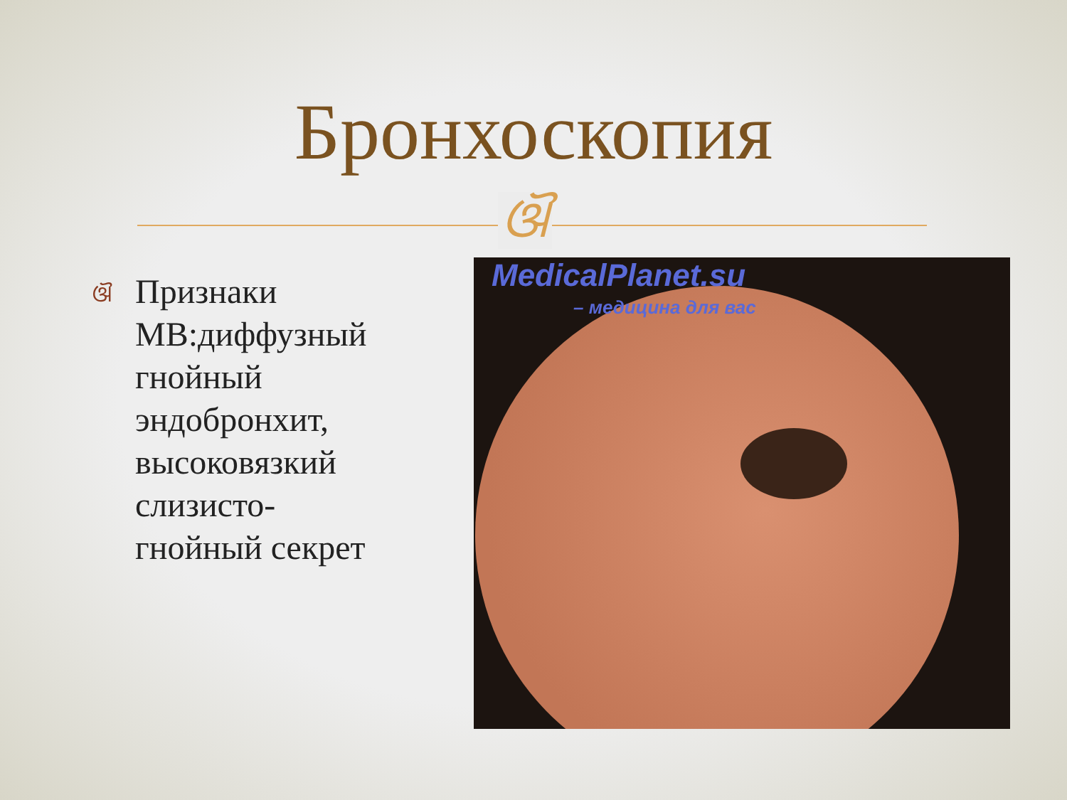Бронхоскопия
ଔ
ଔ
Признаки МВ:диффузный гнойный эндобронхит, высоковязкий слизисто-гнойный секрет
MedicalPlanet.su
– медицина для вас